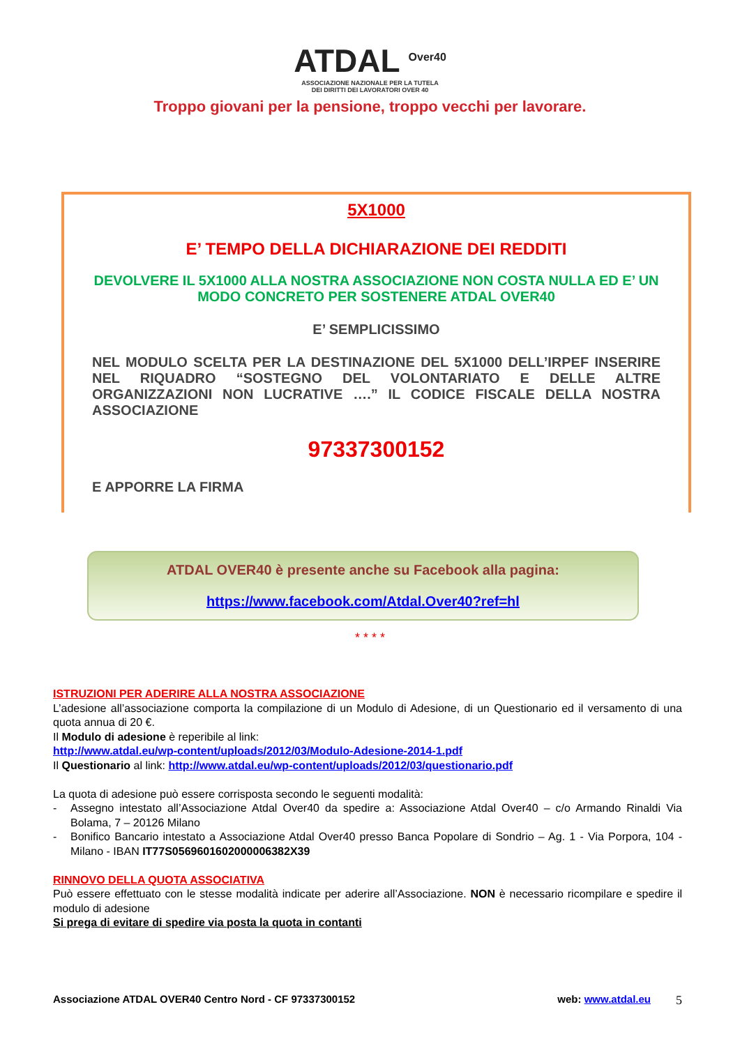ATDAL <sup>Over40</sup>
ASSOCIAZIONE NAZIONALE PER LA TUTELA
DEI DIRITTI DEI LAVORATORI OVER 40
Troppo giovani per la pensione, troppo vecchi per lavorare.
5X1000
E’ TEMPO DELLA DICHIARAZIONE DEI REDDITI
DEVOLVERE IL 5X1000 ALLA NOSTRA ASSOCIAZIONE NON COSTA NULLA ED E’ UN MODO CONCRETO PER SOSTENERE ATDAL OVER40
E’ SEMPLICISSIMO
NEL MODULO SCELTA PER LA DESTINAZIONE DEL 5X1000 DELL’IRPEF INSERIRE NEL RIQUADRO “SOSTEGNO DEL VOLONTARIATO E DELLE ALTRE ORGANIZZAZIONI NON LUCRATIVE ….” IL CODICE FISCALE DELLA NOSTRA ASSOCIAZIONE
97337300152
E APPORRE LA FIRMA
ATDAL OVER40 è presente anche su Facebook alla pagina:
https://www.facebook.com/Atdal.Over40?ref=hl
* * * *
ISTRUZIONI PER ADERIRE ALLA NOSTRA ASSOCIAZIONE
L’adesione all’associazione comporta la compilazione di un Modulo di Adesione, di un Questionario ed il versamento di una quota annua di 20 €.
Il Modulo di adesione è reperibile al link:
http://www.atdal.eu/wp-content/uploads/2012/03/Modulo-Adesione-2014-1.pdf
Il Questionario al link: http://www.atdal.eu/wp-content/uploads/2012/03/questionario.pdf
La quota di adesione può essere corrisposta secondo le seguenti modalità:
- Assegno intestato all’Associazione Atdal Over40 da spedire a: Associazione Atdal Over40 – c/o Armando Rinaldi Via Bolama, 7 – 20126 Milano
- Bonifico Bancario intestato a Associazione Atdal Over40 presso Banca Popolare di Sondrio – Ag. 1 - Via Porpora, 104 - Milano - IBAN IT77S0569601602000006382X39
RINNOVO DELLA QUOTA ASSOCIATIVA
Può essere effettuato con le stesse modalità indicate per aderire all’Associazione. NON è necessario ricompilare e spedire il modulo di adesione
Si prega di evitare di spedire via posta la quota in contanti
Associazione ATDAL OVER40 Centro Nord - CF 97337300152 web: www.atdal.eu 5